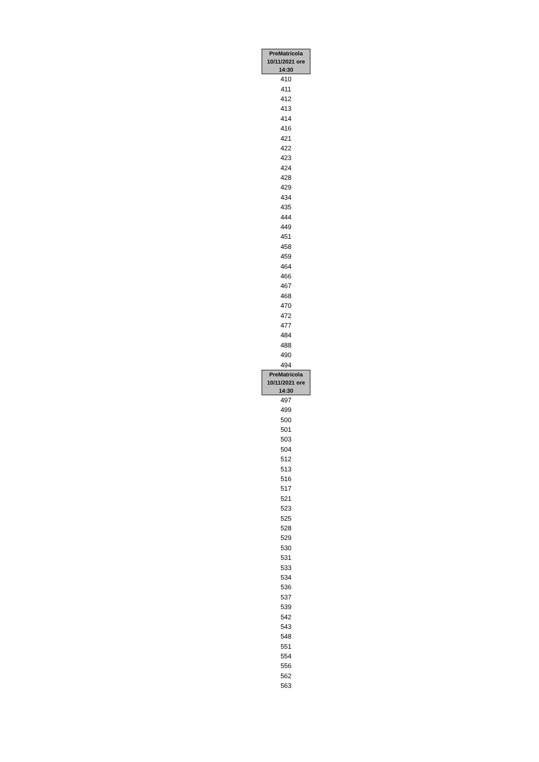| PreMatricola 10/11/2021 ore 14:30 |
| --- |
| 410 |
| 411 |
| 412 |
| 413 |
| 414 |
| 416 |
| 421 |
| 422 |
| 423 |
| 424 |
| 428 |
| 429 |
| 434 |
| 435 |
| 444 |
| 449 |
| 451 |
| 458 |
| 459 |
| 464 |
| 466 |
| 467 |
| 468 |
| 470 |
| 472 |
| 477 |
| 484 |
| 488 |
| 490 |
| 494 |
| PreMatricola 10/11/2021 ore 14:30 |
| 497 |
| 499 |
| 500 |
| 501 |
| 503 |
| 504 |
| 512 |
| 513 |
| 516 |
| 517 |
| 521 |
| 523 |
| 525 |
| 528 |
| 529 |
| 530 |
| 531 |
| 533 |
| 534 |
| 536 |
| 537 |
| 539 |
| 542 |
| 543 |
| 548 |
| 551 |
| 554 |
| 556 |
| 562 |
| 563 |